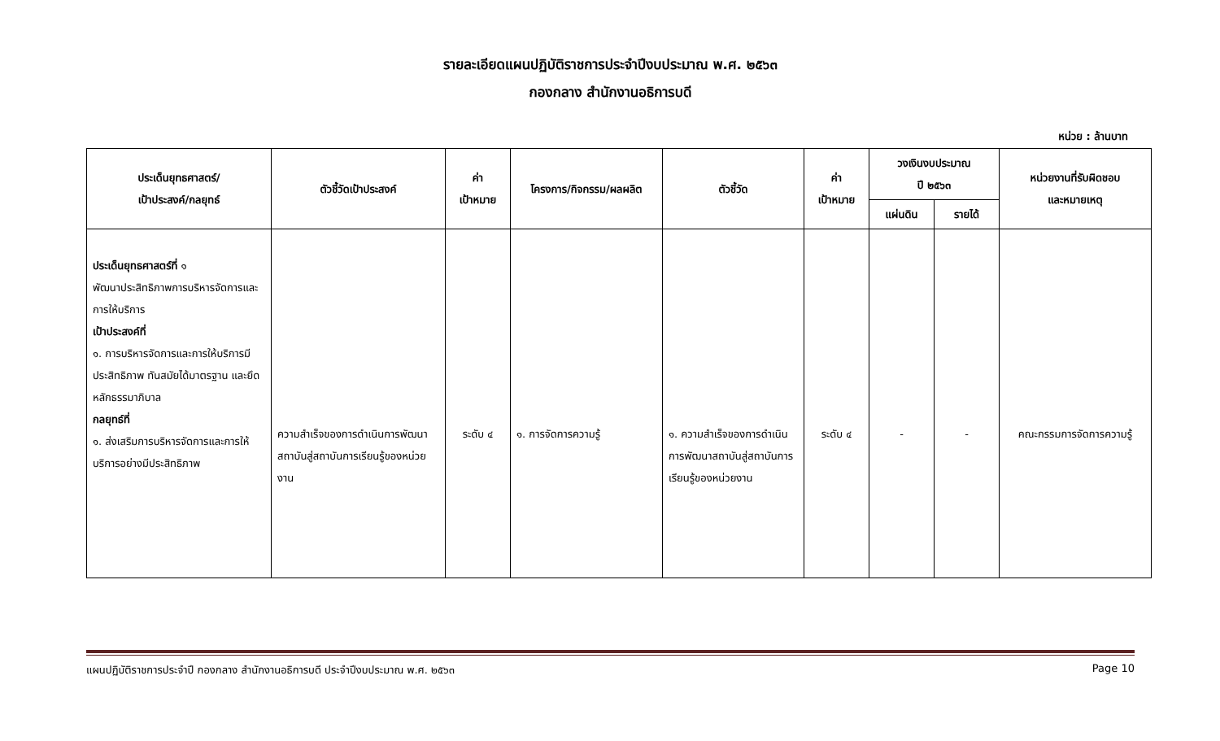รายละเอียดแผนปฏิบัติราชการประจำปีงบประมาณ พ.ศ. ๒๕๖๓
กองกลาง สำนักงานอธิการบดี
หน่วย : ล้านบาท
| ประเด็นยุทธศาสตร์/ เป้าประสงค์/กลยุทธ์ | ตัวชี้วัดเป้าประสงค์ | ค่า เป้าหมาย | โครงการ/กิจกรรม/ผลผลิต | ตัวชี้วัด | ค่า เป้าหมาย | วงเงินงบประมาณ ปี ๒๕๖๓ | | หน่วยงานที่รับผิดชอบ และหมายเหตุ |
| --- | --- | --- | --- | --- | --- | --- | --- | --- |
| | | | | | | แผ่นดิน | รายได้ | |
| ประเด็นยุทธศาสตร์ที่ ๑ พัฒนาประสิทธิภาพการบริหารจัดการและการให้บริการ เป้าประสงค์ที่ ๑. การบริหารจัดการและการให้บริการมีประสิทธิภาพ ทันสมัยได้มาตรฐาน และยึดหลักธรรมาภิบาล กลยุทธ์ที่ ๑. ส่งเสริมการบริหารจัดการและการให้บริการอย่างมีประสิทธิภาพ | ความสำเร็จของการดำเนินการพัฒนาสถาบันสู่สถาบันการเรียนรู้ของหน่วยงาน | ระดับ ๔ | ๑. การจัดการความรู้ | ๑. ความสำเร็จของการดำเนินการพัฒนาสถาบันสู่สถาบันการเรียนรู้ของหน่วยงาน | ระดับ ๔ | - | - | คณะกรรมการจัดการความรู้ |
แผนปฏิบัติราชการประจำปี กองกลาง สำนักงานอธิการบดี ประจำปีงบประมาณ พ.ศ. ๒๕๖๓ Page 10